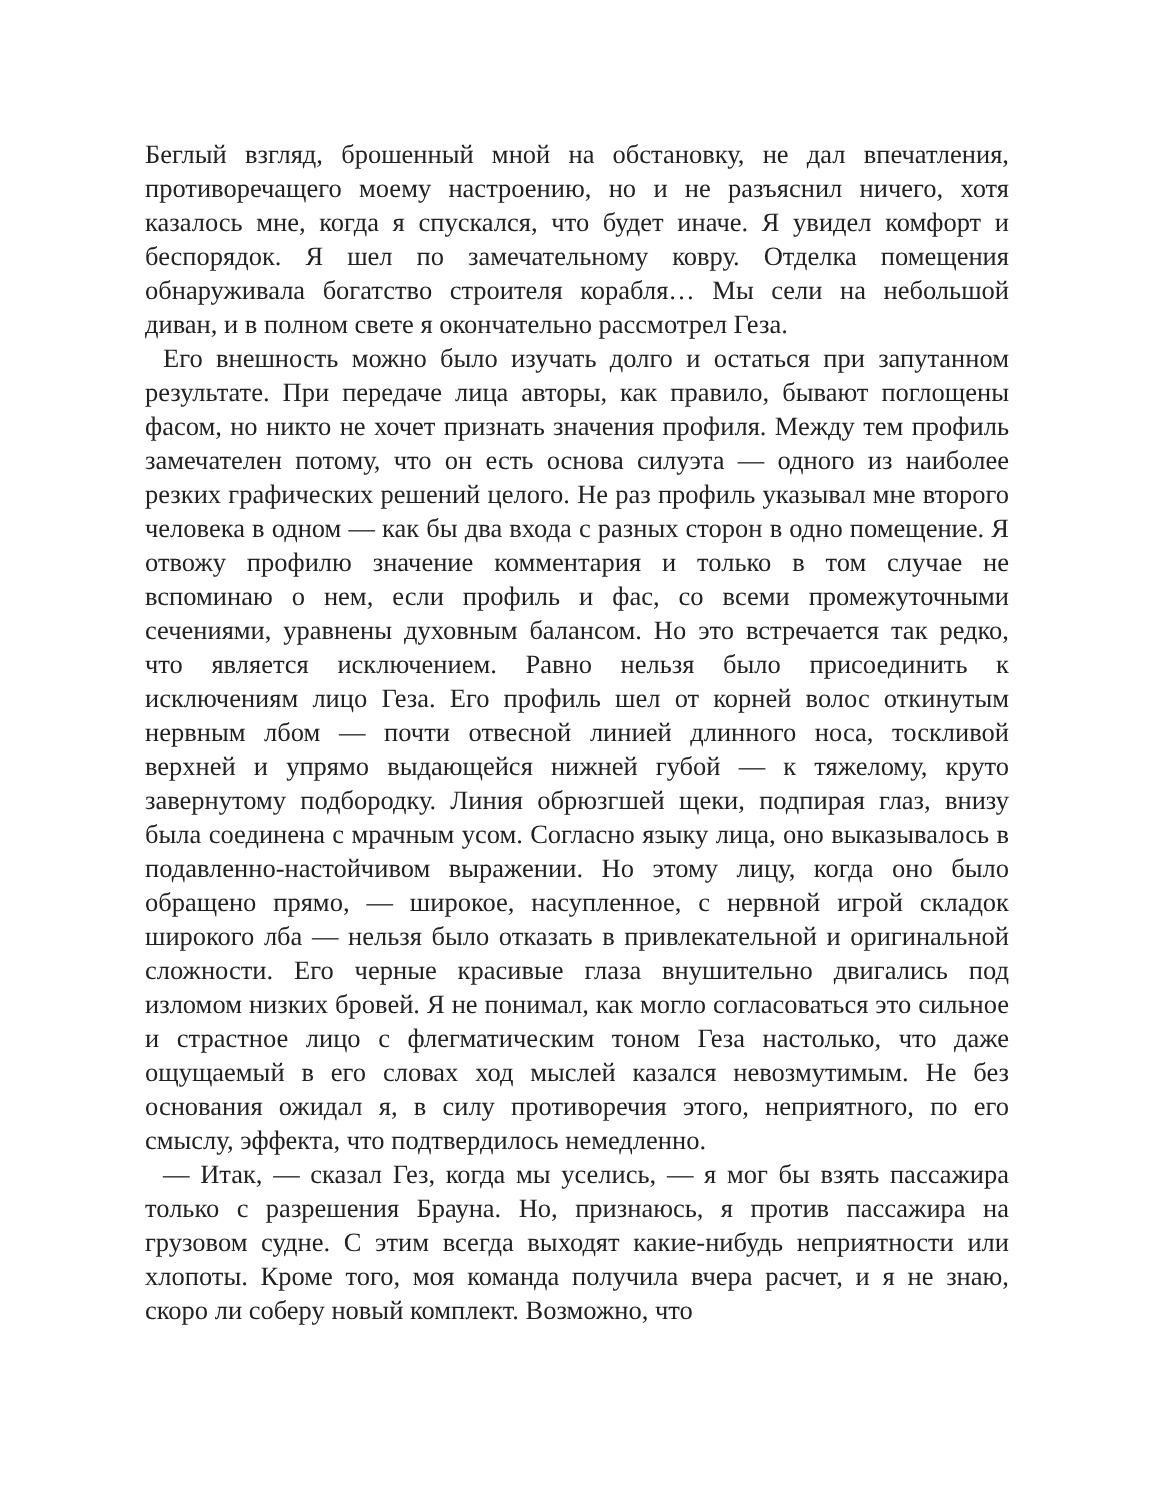Беглый взгляд, брошенный мной на обстановку, не дал впечатления, противоречащего моему настроению, но и не разъяснил ничего, хотя казалось мне, когда я спускался, что будет иначе. Я увидел комфорт и беспорядок. Я шел по замечательному ковру. Отделка помещения обнаруживала богатство строителя корабля… Мы сели на небольшой диван, и в полном свете я окончательно рассмотрел Геза.
Его внешность можно было изучать долго и остаться при запутанном результате. При передаче лица авторы, как правило, бывают поглощены фасом, но никто не хочет признать значения профиля. Между тем профиль замечателен потому, что он есть основа силуэта — одного из наиболее резких графических решений целого. Не раз профиль указывал мне второго человека в одном — как бы два входа с разных сторон в одно помещение. Я отвожу профилю значение комментария и только в том случае не вспоминаю о нем, если профиль и фас, со всеми промежуточными сечениями, уравнены духовным балансом. Но это встречается так редко, что является исключением. Равно нельзя было присоединить к исключениям лицо Геза. Его профиль шел от корней волос откинутым нервным лбом — почти отвесной линией длинного носа, тоскливой верхней и упрямо выдающейся нижней губой — к тяжелому, круто завернутому подбородку. Линия обрюзгшей щеки, подпирая глаз, внизу была соединена с мрачным усом. Согласно языку лица, оно выказывалось в подавленно-настойчивом выражении. Но этому лицу, когда оно было обращено прямо, — широкое, насупленное, с нервной игрой складок широкого лба — нельзя было отказать в привлекательной и оригинальной сложности. Его черные красивые глаза внушительно двигались под изломом низких бровей. Я не понимал, как могло согласоваться это сильное и страстное лицо с флегматическим тоном Геза настолько, что даже ощущаемый в его словах ход мыслей казался невозмутимым. Не без основания ожидал я, в силу противоречия этого, неприятного, по его смыслу, эффекта, что подтвердилось немедленно.
— Итак, — сказал Гез, когда мы уселись, — я мог бы взять пассажира только с разрешения Брауна. Но, признаюсь, я против пассажира на грузовом судне. С этим всегда выходят какие-нибудь неприятности или хлопоты. Кроме того, моя команда получила вчера расчет, и я не знаю, скоро ли соберу новый комплект. Возможно, что